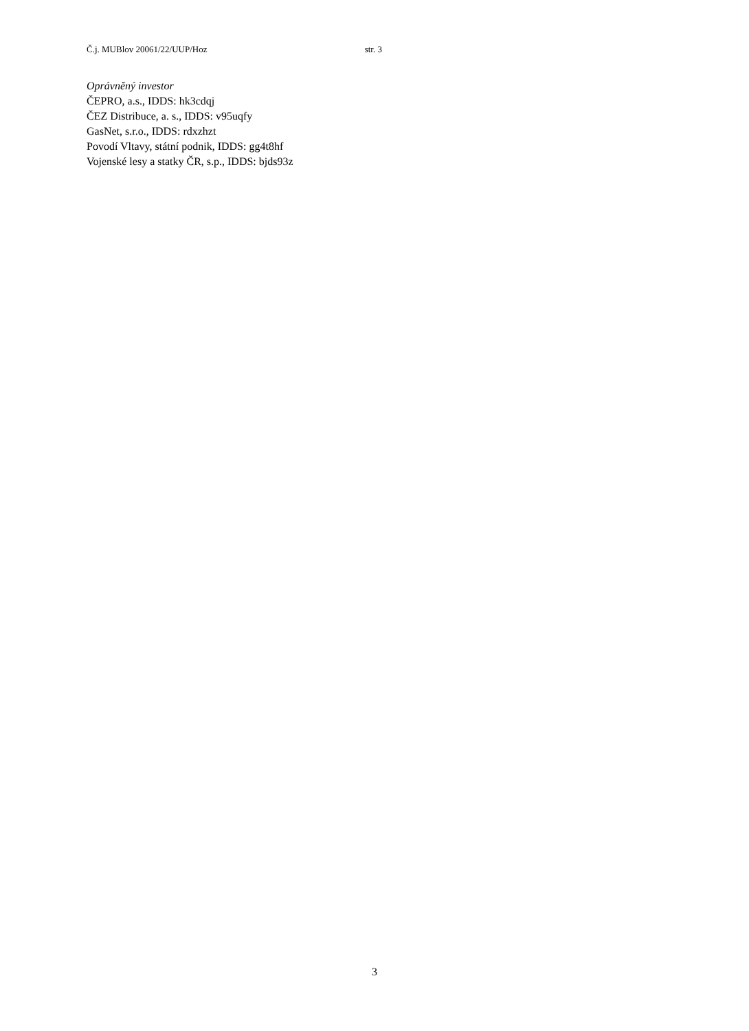Č.j. MUBlov 20061/22/UUP/Hoz str. 3
Oprávněný investor
ČEPRO, a.s., IDDS: hk3cdqj
ČEZ Distribuce, a. s., IDDS: v95uqfy
GasNet, s.r.o., IDDS: rdxzhzt
Povodí Vltavy, státní podnik, IDDS: gg4t8hf
Vojenské lesy a statky ČR, s.p., IDDS: bjds93z
3